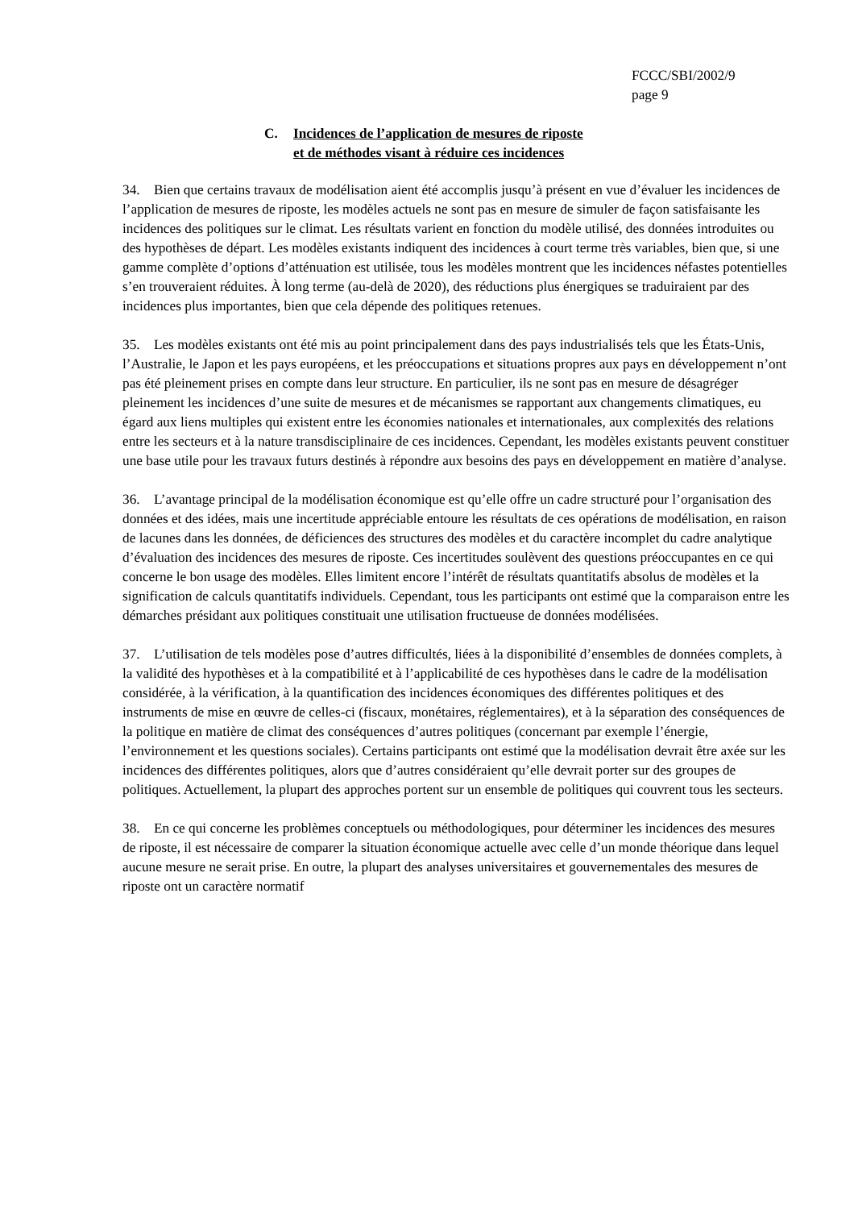FCCC/SBI/2002/9
page 9
C. Incidences de l’application de mesures de riposte
et de méthodes visant à réduire ces incidences
34. Bien que certains travaux de modélisation aient été accomplis jusqu’à présent en vue d’évaluer les incidences de l’application de mesures de riposte, les modèles actuels ne sont pas en mesure de simuler de façon satisfaisante les incidences des politiques sur le climat. Les résultats varient en fonction du modèle utilisé, des données introduites ou des hypothèses de départ. Les modèles existants indiquent des incidences à court terme très variables, bien que, si une gamme complète d’options d’atténuation est utilisée, tous les modèles montrent que les incidences néfastes potentielles s’en trouveraient réduites. À long terme (au-delà de 2020), des réductions plus énergiques se traduiraient par des incidences plus importantes, bien que cela dépende des politiques retenues.
35. Les modèles existants ont été mis au point principalement dans des pays industrialisés tels que les États-Unis, l’Australie, le Japon et les pays européens, et les préoccupations et situations propres aux pays en développement n’ont pas été pleinement prises en compte dans leur structure. En particulier, ils ne sont pas en mesure de désagréger pleinement les incidences d’une suite de mesures et de mécanismes se rapportant aux changements climatiques, eu égard aux liens multiples qui existent entre les économies nationales et internationales, aux complexités des relations entre les secteurs et à la nature transdisciplinaire de ces incidences. Cependant, les modèles existants peuvent constituer une base utile pour les travaux futurs destinés à répondre aux besoins des pays en développement en matière d’analyse.
36. L’avantage principal de la modélisation économique est qu’elle offre un cadre structuré pour l’organisation des données et des idées, mais une incertitude appréciable entoure les résultats de ces opérations de modélisation, en raison de lacunes dans les données, de déficiences des structures des modèles et du caractère incomplet du cadre analytique d’évaluation des incidences des mesures de riposte. Ces incertitudes soulèvent des questions préoccupantes en ce qui concerne le bon usage des modèles. Elles limitent encore l’intérêt de résultats quantitatifs absolus de modèles et la signification de calculs quantitatifs individuels. Cependant, tous les participants ont estimé que la comparaison entre les démarches présidant aux politiques constituait une utilisation fructueuse de données modélisées.
37. L’utilisation de tels modèles pose d’autres difficultés, liées à la disponibilité d’ensembles de données complets, à la validité des hypothèses et à la compatibilité et à l’applicabilité de ces hypothèses dans le cadre de la modélisation considérée, à la vérification, à la quantification des incidences économiques des différentes politiques et des instruments de mise en œuvre de celles-ci (fiscaux, monétaires, réglementaires), et à la séparation des conséquences de la politique en matière de climat des conséquences d’autres politiques (concernant par exemple l’énergie, l’environnement et les questions sociales). Certains participants ont estimé que la modélisation devrait être axée sur les incidences des différentes politiques, alors que d’autres considéraient qu’elle devrait porter sur des groupes de politiques. Actuellement, la plupart des approches portent sur un ensemble de politiques qui couvrent tous les secteurs.
38. En ce qui concerne les problèmes conceptuels ou méthodologiques, pour déterminer les incidences des mesures de riposte, il est nécessaire de comparer la situation économique actuelle avec celle d’un monde théorique dans lequel aucune mesure ne serait prise. En outre, la plupart des analyses universitaires et gouvernementales des mesures de riposte ont un caractère normatif